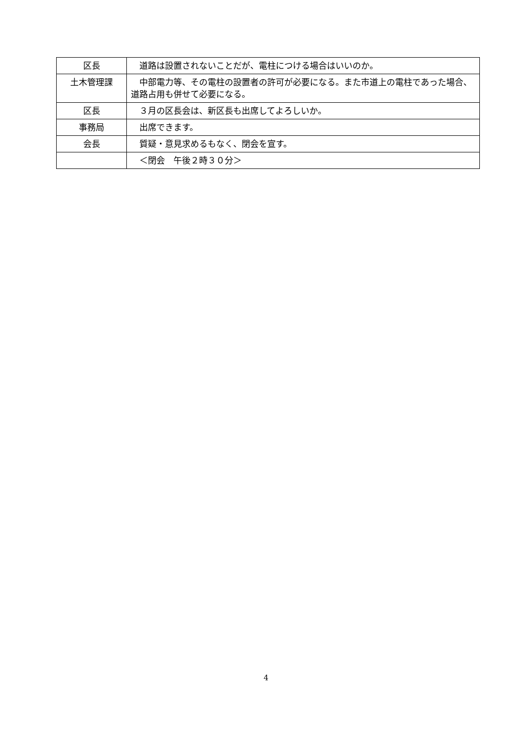| 区長 | 道路は設置されないことだが、電柱につける場合はいいのか。 |
| 土木管理課 | 中部電力等、その電柱の設置者の許可が必要になる。また市道上の電柱であった場合、道路占用も併せて必要になる。 |
| 区長 | ３月の区長会は、新区長も出席してよろしいか。 |
| 事務局 | 出席できます。 |
| 会長 | 質疑・意見求めるもなく、閉会を宣す。 |
| | ＜閉会 午後２時３０分＞ |
4